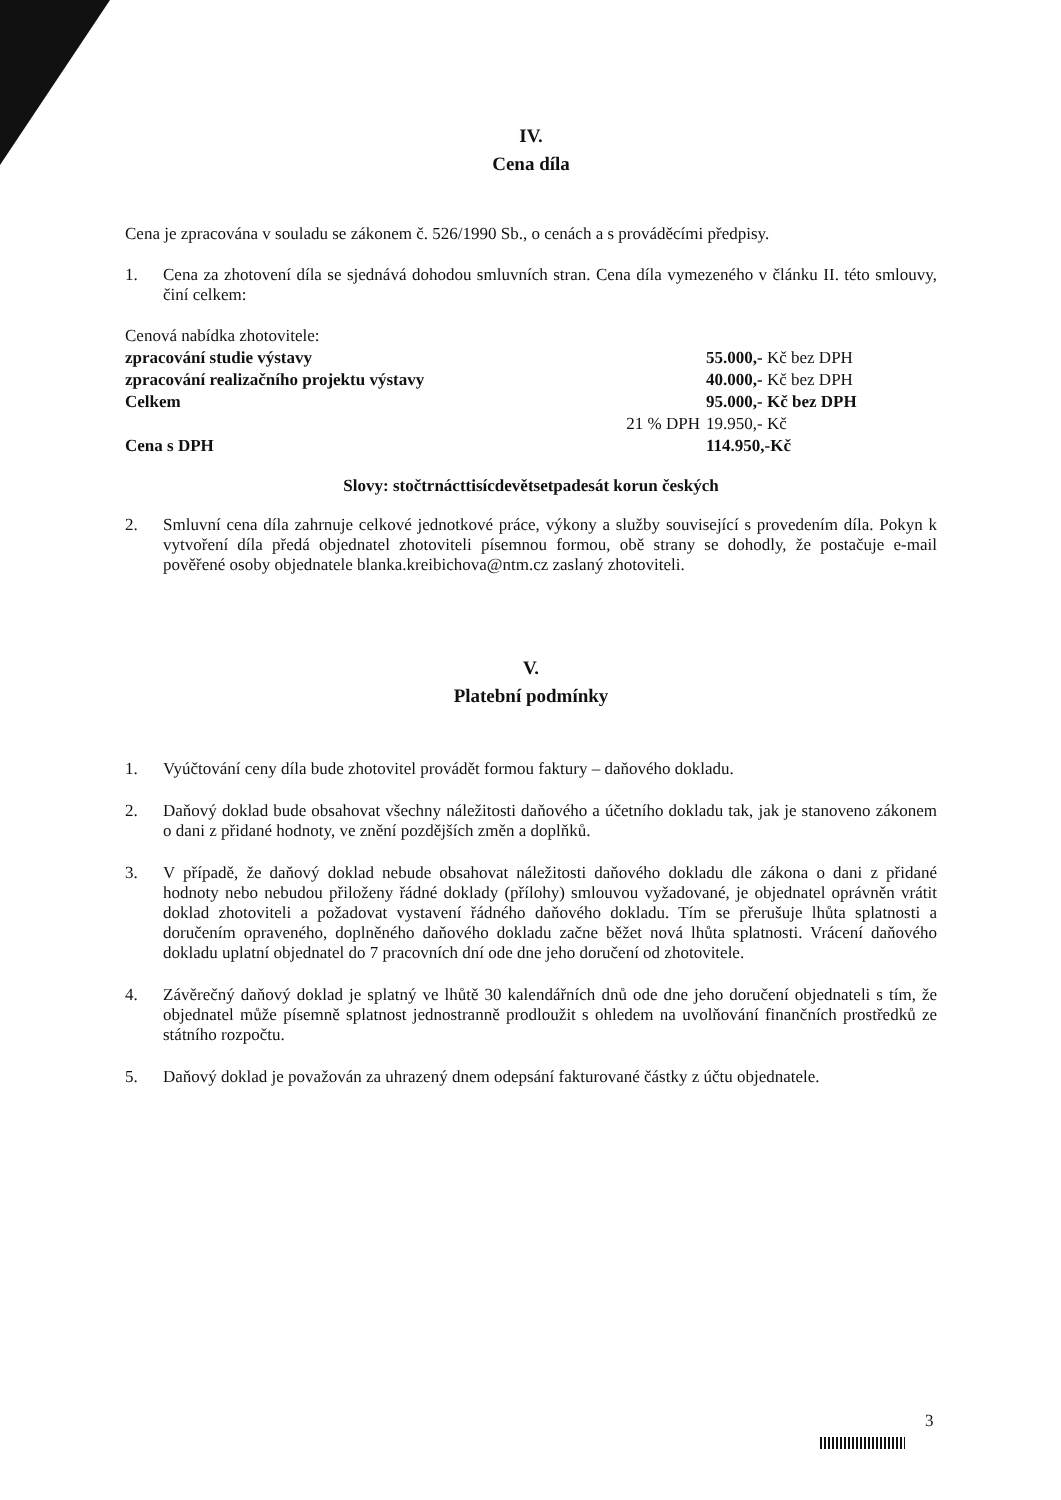IV.
Cena díla
Cena je zpracována v souladu se zákonem č. 526/1990 Sb., o cenách a s prováděcími předpisy.
1. Cena za zhotovení díla se sjednává dohodou smluvních stran. Cena díla vymezeného v článku II. této smlouvy, činí celkem:
| Cenová nabídka zhotovitele: | | |
| zpracování studie výstavy | | 55.000,- Kč bez DPH |
| zpracování realizačního projektu výstavy | | 40.000,- Kč bez DPH |
| Celkem | | 95.000,- Kč bez DPH |
| | 21 % DPH | 19.950,- Kč |
| Cena s DPH | | 114.950,-Kč |
Slovy: stočtrnácttisícdevětsetpadesát korun českých
2. Smluvní cena díla zahrnuje celkové jednotkové práce, výkony a služby související s provedením díla. Pokyn k vytvoření díla předá objednatel zhotoviteli písemnou formou, obě strany se dohodly, že postačuje e-mail pověřené osoby objednatele blanka.kreibichova@ntm.cz zaslaný zhotoviteli.
V.
Platební podmínky
1. Vyúčtování ceny díla bude zhotovitel provádět formou faktury – daňového dokladu.
2. Daňový doklad bude obsahovat všechny náležitosti daňového a účetního dokladu tak, jak je stanoveno zákonem o dani z přidané hodnoty, ve znění pozdějších změn a doplňků.
3. V případě, že daňový doklad nebude obsahovat náležitosti daňového dokladu dle zákona o dani z přidané hodnoty nebo nebudou přiloženy řádné doklady (přílohy) smlouvou vyžadované, je objednatel oprávněn vrátit doklad zhotoviteli a požadovat vystavení řádného daňového dokladu. Tím se přerušuje lhůta splatnosti a doručením opraveného, doplněného daňového dokladu začne běžet nová lhůta splatnosti. Vrácení daňového dokladu uplatní objednatel do 7 pracovních dní ode dne jeho doručení od zhotovitele.
4. Závěrečný daňový doklad je splatný ve lhůtě 30 kalendářních dnů ode dne jeho doručení objednateli s tím, že objednatel může písemně splatnost jednostranně prodloužit s ohledem na uvolňování finančních prostředků ze státního rozpočtu.
5. Daňový doklad je považován za uhrazený dnem odepsání fakturované částky z účtu objednatele.
3